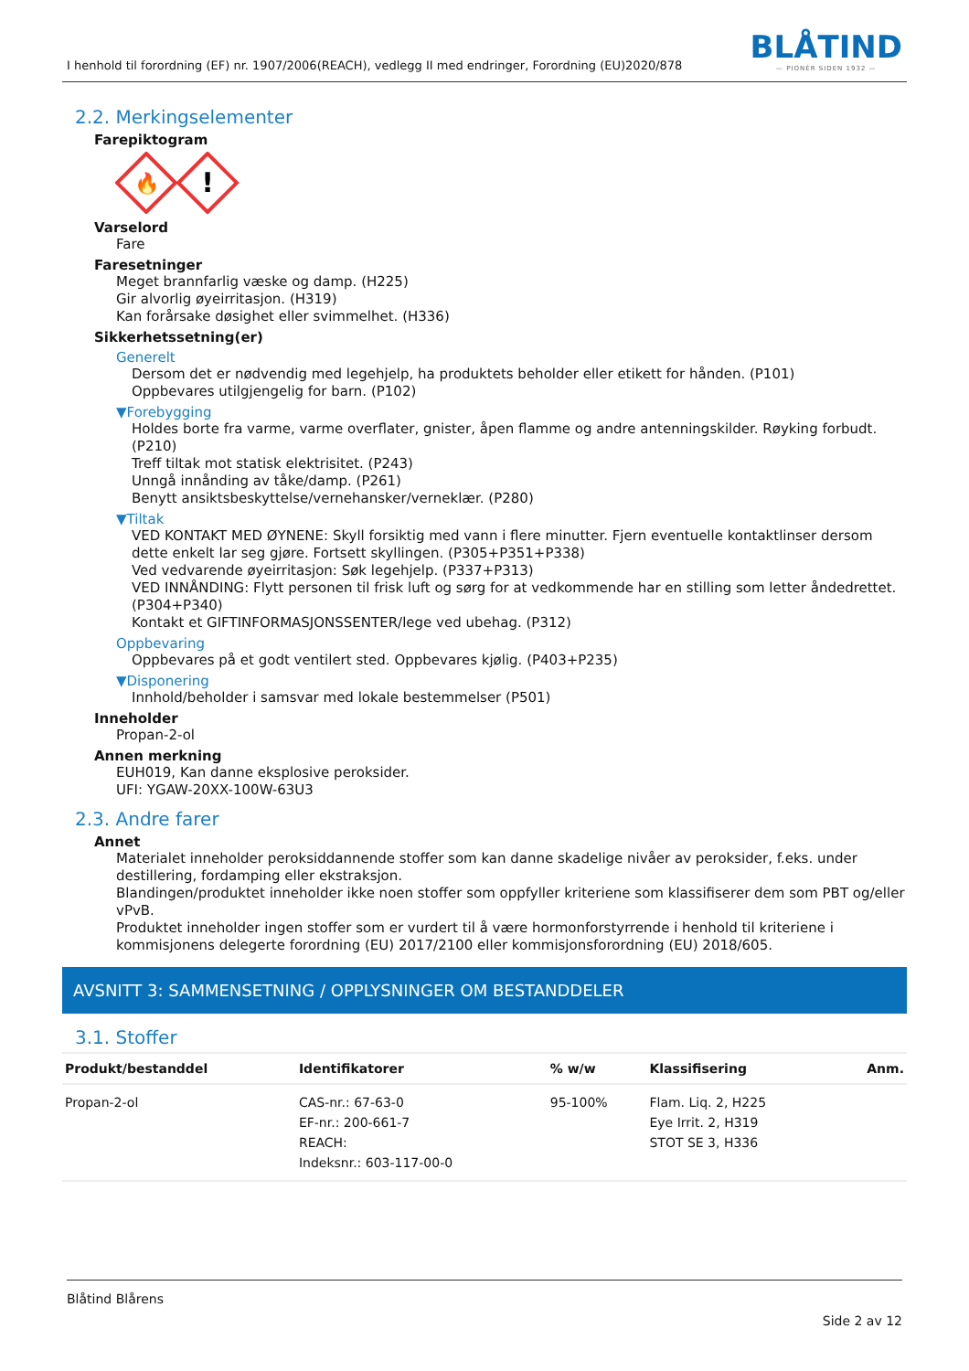I henhold til forordning (EF) nr. 1907/2006(REACH), vedlegg II med endringer, Forordning (EU)2020/878
BLÅTIND
— PIONÉR SIDEN 1932 —
2.2. Merkingselementer
Farepiktogram
🔥
!
Varselord
Fare
Faresetninger
Meget brannfarlig væske og damp. (H225)
Gir alvorlig øyeirritasjon. (H319)
Kan forårsake døsighet eller svimmelhet. (H336)
Sikkerhetssetning(er)
Generelt
Dersom det er nødvendig med legehjelp, ha produktets beholder eller etikett for hånden. (P101)
Oppbevares utilgjengelig for barn. (P102)
▼Forebygging
Holdes borte fra varme, varme overflater, gnister, åpen flamme og andre antenningskilder. Røyking forbudt. (P210)
Treff tiltak mot statisk elektrisitet. (P243)
Unngå innånding av tåke/damp. (P261)
Benytt ansiktsbeskyttelse/vernehansker/verneklær. (P280)
▼Tiltak
VED KONTAKT MED ØYNENE: Skyll forsiktig med vann i flere minutter. Fjern eventuelle kontaktlinser dersom dette enkelt lar seg gjøre. Fortsett skyllingen. (P305+P351+P338)
Ved vedvarende øyeirritasjon: Søk legehjelp. (P337+P313)
VED INNÅNDING: Flytt personen til frisk luft og sørg for at vedkommende har en stilling som letter åndedrettet. (P304+P340)
Kontakt et GIFTINFORMASJONSSENTER/lege ved ubehag. (P312)
Oppbevaring
Oppbevares på et godt ventilert sted. Oppbevares kjølig. (P403+P235)
▼Disponering
Innhold/beholder i samsvar med lokale bestemmelser (P501)
Inneholder
Propan-2-ol
Annen merkning
EUH019, Kan danne eksplosive peroksider.
UFI: YGAW-20XX-100W-63U3
2.3. Andre farer
Annet
Materialet inneholder peroksiddannende stoffer som kan danne skadelige nivåer av peroksider, f.eks. under destillering, fordamping eller ekstraksjon.
Blandingen/produktet inneholder ikke noen stoffer som oppfyller kriteriene som klassifiserer dem som PBT og/eller vPvB.
Produktet inneholder ingen stoffer som er vurdert til å være hormonforstyrrende i henhold til kriteriene i kommisjonens delegerte forordning (EU) 2017/2100 eller kommisjonsforordning (EU) 2018/605.
AVSNITT 3: SAMMENSETNING / OPPLYSNINGER OM BESTANDDELER
3.1. Stoffer
| Produkt/bestanddel | Identifikatorer | % w/w | Klassifisering | Anm. |
| --- | --- | --- | --- | --- |
| Propan-2-ol | CAS-nr.: 67-63-0 EF-nr.: 200-661-7 REACH: Indeksnr.: 603-117-00-0 | 95-100% | Flam. Liq. 2, H225 Eye Irrit. 2, H319 STOT SE 3, H336 | |
Blåtind Blårens
Side 2 av 12